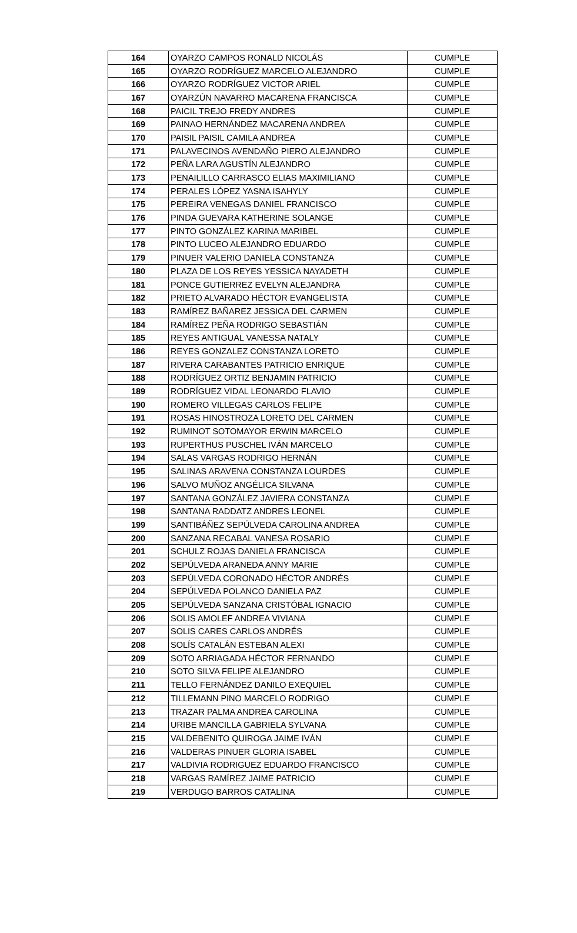| 164 | OYARZO CAMPOS RONALD NICOLÁS | CUMPLE |
| 165 | OYARZO RODRÍGUEZ MARCELO ALEJANDRO | CUMPLE |
| 166 | OYARZO RODRÍGUEZ VICTOR ARIEL | CUMPLE |
| 167 | OYARZÚN NAVARRO MACARENA FRANCISCA | CUMPLE |
| 168 | PAICIL TREJO FREDY ANDRES | CUMPLE |
| 169 | PAINAO HERNÁNDEZ MACARENA ANDREA | CUMPLE |
| 170 | PAISIL PAISIL CAMILA ANDREA | CUMPLE |
| 171 | PALAVECINOS AVENDAÑO PIERO ALEJANDRO | CUMPLE |
| 172 | PEÑA LARA AGUSTÍN ALEJANDRO | CUMPLE |
| 173 | PENAILILLO CARRASCO ELIAS MAXIMILIANO | CUMPLE |
| 174 | PERALES LÓPEZ YASNA ISAHYLY | CUMPLE |
| 175 | PEREIRA VENEGAS DANIEL FRANCISCO | CUMPLE |
| 176 | PINDA GUEVARA KATHERINE SOLANGE | CUMPLE |
| 177 | PINTO GONZÁLEZ KARINA MARIBEL | CUMPLE |
| 178 | PINTO LUCEO ALEJANDRO EDUARDO | CUMPLE |
| 179 | PINUER VALERIO DANIELA CONSTANZA | CUMPLE |
| 180 | PLAZA DE LOS REYES YESSICA NAYADETH | CUMPLE |
| 181 | PONCE GUTIERREZ EVELYN ALEJANDRA | CUMPLE |
| 182 | PRIETO ALVARADO HÉCTOR EVANGELISTA | CUMPLE |
| 183 | RAMÍREZ BAÑAREZ JESSICA DEL CARMEN | CUMPLE |
| 184 | RAMÍREZ PEÑA RODRIGO SEBASTIÁN | CUMPLE |
| 185 | REYES ANTIGUAL VANESSA NATALY | CUMPLE |
| 186 | REYES GONZALEZ CONSTANZA LORETO | CUMPLE |
| 187 | RIVERA CARABANTES PATRICIO ENRIQUE | CUMPLE |
| 188 | RODRÍGUEZ ORTIZ BENJAMIN PATRICIO | CUMPLE |
| 189 | RODRÍGUEZ VIDAL LEONARDO FLAVIO | CUMPLE |
| 190 | ROMERO VILLEGAS CARLOS FELIPE | CUMPLE |
| 191 | ROSAS HINOSTROZA LORETO DEL CARMEN | CUMPLE |
| 192 | RUMINOT SOTOMAYOR ERWIN MARCELO | CUMPLE |
| 193 | RUPERTHUS PUSCHEL IVÁN MARCELO | CUMPLE |
| 194 | SALAS VARGAS RODRIGO HERNÁN | CUMPLE |
| 195 | SALINAS ARAVENA CONSTANZA LOURDES | CUMPLE |
| 196 | SALVO MUÑOZ ANGÉLICA SILVANA | CUMPLE |
| 197 | SANTANA GONZÁLEZ JAVIERA CONSTANZA | CUMPLE |
| 198 | SANTANA RADDATZ ANDRES LEONEL | CUMPLE |
| 199 | SANTIBÁÑEZ SEPÚLVEDA CAROLINA ANDREA | CUMPLE |
| 200 | SANZANA RECABAL VANESA ROSARIO | CUMPLE |
| 201 | SCHULZ ROJAS DANIELA FRANCISCA | CUMPLE |
| 202 | SEPÚLVEDA ARANEDA ANNY MARIE | CUMPLE |
| 203 | SEPÚLVEDA CORONADO HÉCTOR ANDRÉS | CUMPLE |
| 204 | SEPÚLVEDA POLANCO DANIELA PAZ | CUMPLE |
| 205 | SEPÚLVEDA SANZANA CRISTÓBAL IGNACIO | CUMPLE |
| 206 | SOLIS AMOLEF ANDREA VIVIANA | CUMPLE |
| 207 | SOLIS CARES CARLOS ANDRÉS | CUMPLE |
| 208 | SOLÍS CATALÁN ESTEBAN ALEXI | CUMPLE |
| 209 | SOTO ARRIAGADA HÉCTOR FERNANDO | CUMPLE |
| 210 | SOTO SILVA FELIPE ALEJANDRO | CUMPLE |
| 211 | TELLO FERNÁNDEZ DANILO EXEQUIEL | CUMPLE |
| 212 | TILLEMANN PINO MARCELO RODRIGO | CUMPLE |
| 213 | TRAZAR PALMA ANDREA CAROLINA | CUMPLE |
| 214 | URIBE MANCILLA GABRIELA SYLVANA | CUMPLE |
| 215 | VALDEBENITO QUIROGA JAIME IVÁN | CUMPLE |
| 216 | VALDERAS PINUER GLORIA ISABEL | CUMPLE |
| 217 | VALDIVIA RODRIGUEZ EDUARDO FRANCISCO | CUMPLE |
| 218 | VARGAS RAMÍREZ JAIME PATRICIO | CUMPLE |
| 219 | VERDUGO BARROS CATALINA | CUMPLE |